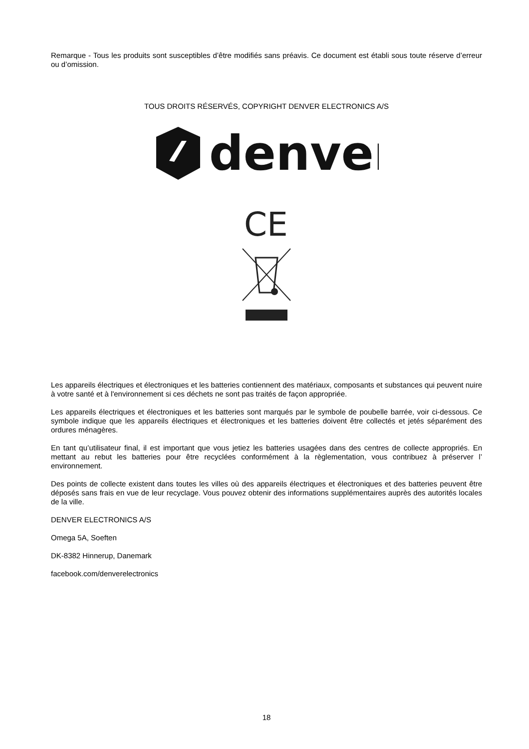Remarque - Tous les produits sont susceptibles d’être modifiés sans préavis. Ce document est établi sous toute réserve d’erreur ou d’omission.
TOUS DROITS RÉSERVÉS, COPYRIGHT DENVER ELECTRONICS A/S
denver
CE
Les appareils électriques et électroniques et les batteries contiennent des matériaux, composants et substances qui peuvent nuire à votre santé et à l'environnement si ces déchets ne sont pas traités de façon appropriée.
Les appareils électriques et électroniques et les batteries sont marqués par le symbole de poubelle barrée, voir ci-dessous. Ce symbole indique que les appareils électriques et électroniques et les batteries doivent être collectés et jetés séparément des ordures ménagères.
En tant qu’utilisateur final, il est important que vous jetiez les batteries usagées dans des centres de collecte appropriés. En mettant au rebut les batteries pour être recyclées conformément à la règlementation, vous contribuez à préserver l’ environnement.
Des points de collecte existent dans toutes les villes où des appareils électriques et électroniques et des batteries peuvent être déposés sans frais en vue de leur recyclage. Vous pouvez obtenir des informations supplémentaires auprès des autorités locales de la ville.
DENVER ELECTRONICS A/S
Omega 5A, Soeften
DK-8382 Hinnerup, Danemark
facebook.com/denverelectronics
18